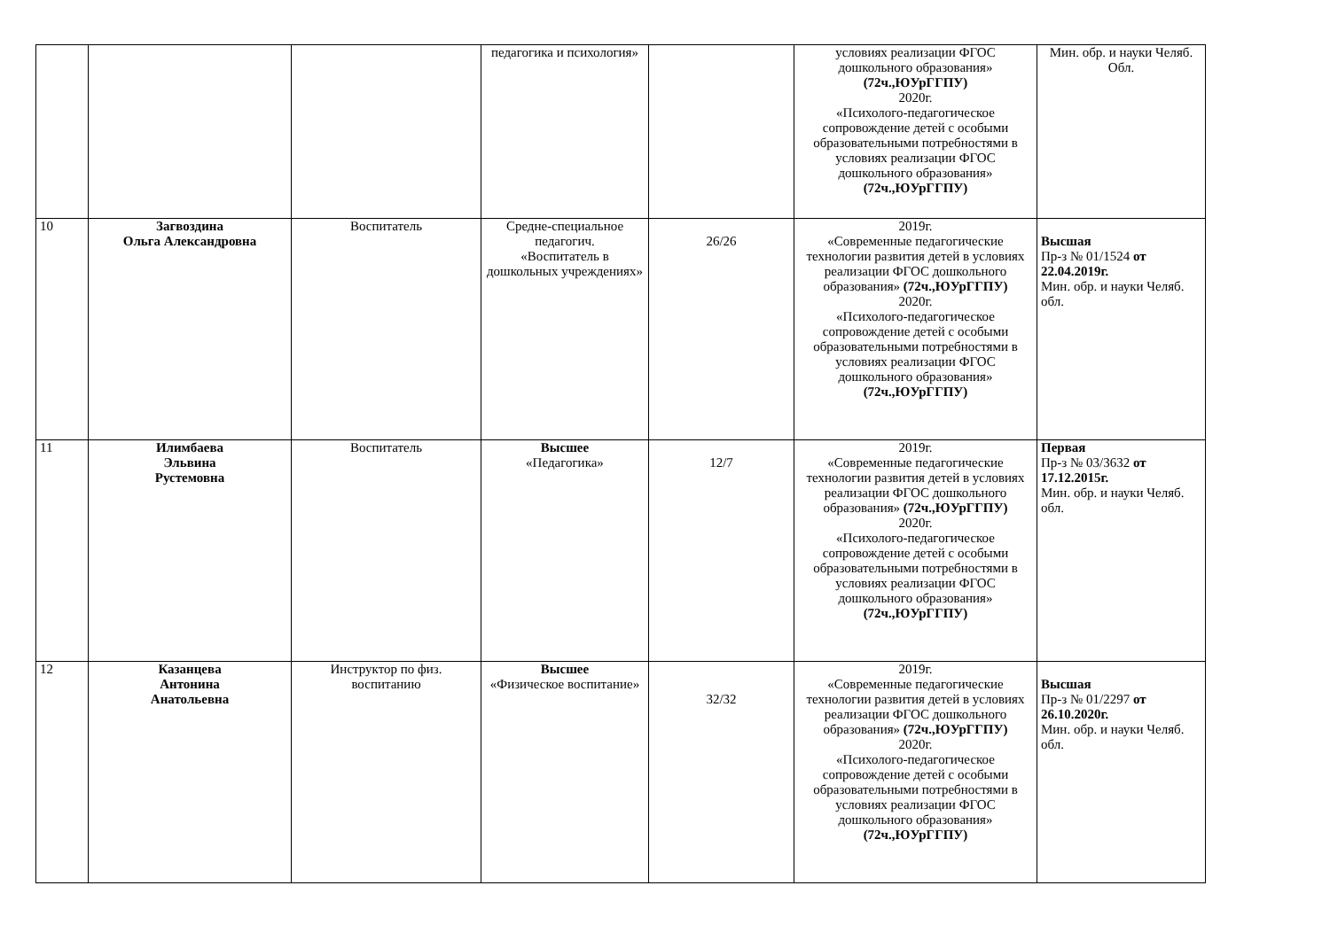| | | | педагогика и психология» | | условиях реализации ФГОС дошкольного образования» (72ч.,ЮУрГГПУ) 2020г. «Психолого-педагогическое сопровождение детей с особыми образовательными потребностями в условиях реализации ФГОС дошкольного образования» (72ч.,ЮУрГГПУ) | Мин. обр. и науки Челяб. Обл. |
| 10 | Загвоздина Ольга Александровна | Воспитатель | Средне-специальное педагогич. «Воспитатель в дошкольных учреждениях» | 26/26 | 2019г. «Современные педагогические технологии развития детей в условиях реализации ФГОС дошкольного образования» (72ч.,ЮУрГГПУ) 2020г. «Психолого-педагогическое сопровождение детей с особыми образовательными потребностями в условиях реализации ФГОС дошкольного образования» (72ч.,ЮУрГГПУ) | Высшая Пр-з № 01/1524 от 22.04.2019г. Мин. обр. и науки Челяб. обл. |
| 11 | Илимбаева Эльвина Рустемовна | Воспитатель | Высшее «Педагогика» | 12/7 | 2019г. «Современные педагогические технологии развития детей в условиях реализации ФГОС дошкольного образования» (72ч.,ЮУрГГПУ) 2020г. «Психолого-педагогическое сопровождение детей с особыми образовательными потребностями в условиях реализации ФГОС дошкольного образования» (72ч.,ЮУрГГПУ) | Первая Пр-з № 03/3632 от 17.12.2015г. Мин. обр. и науки Челяб. обл. |
| 12 | Казанцева Антонина Анатольевна | Инструктор по физ. воспитанию | Высшее «Физическое воспитание» | 32/32 | 2019г. «Современные педагогические технологии развития детей в условиях реализации ФГОС дошкольного образования» (72ч.,ЮУрГГПУ) 2020г. «Психолого-педагогическое сопровождение детей с особыми образовательными потребностями в условиях реализации ФГОС дошкольного образования» (72ч.,ЮУрГГПУ) | Высшая Пр-з № 01/2297 от 26.10.2020г. Мин. обр. и науки Челяб. обл. |